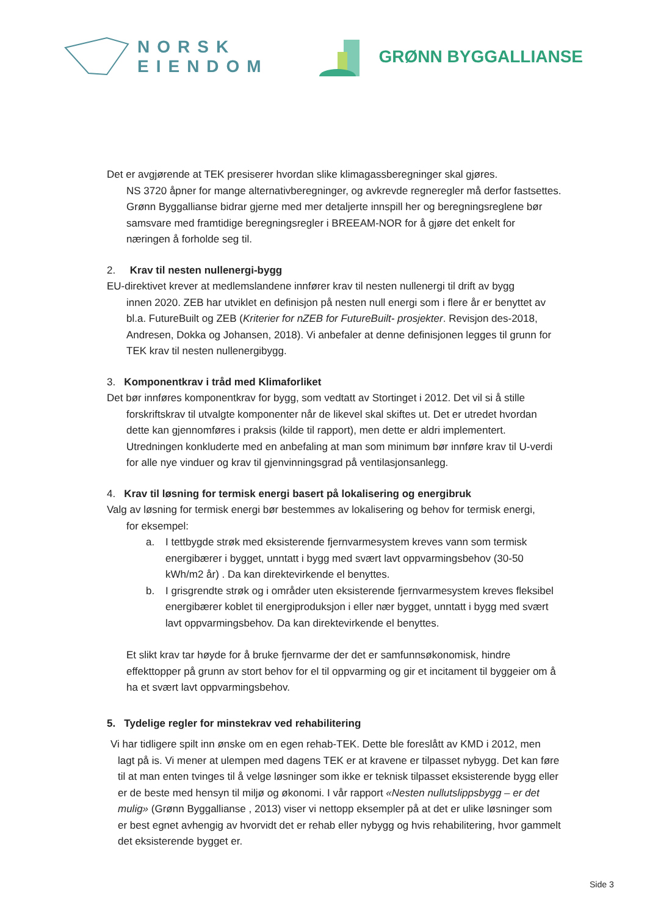NORSK
EIENDOM
GRØNN BYGGALLIANSE
Det er avgjørende at TEK presiserer hvordan slike klimagassberegninger skal gjøres.
NS 3720 åpner for mange alternativberegninger, og avkrevde regneregler må derfor fastsettes. Grønn Byggallianse bidrar gjerne med mer detaljerte innspill her og beregningsreglene bør samsvare med framtidige beregningsregler i BREEAM-NOR for å gjøre det enkelt for næringen å forholde seg til.
2. Krav til nesten nullenergi-bygg
EU-direktivet krever at medlemslandene innfører krav til nesten nullenergi til drift av bygg
innen 2020. ZEB har utviklet en definisjon på nesten null energi som i flere år er benyttet av bl.a. FutureBuilt og ZEB (Kriterier for nZEB for FutureBuilt- prosjekter. Revisjon des-2018, Andresen, Dokka og Johansen, 2018). Vi anbefaler at denne definisjonen legges til grunn for TEK krav til nesten nullenergibygg.
3. Komponentkrav i tråd med Klimaforliket
Det bør innføres komponentkrav for bygg, som vedtatt av Stortinget i 2012. Det vil si å stille
forskriftskrav til utvalgte komponenter når de likevel skal skiftes ut. Det er utredet hvordan dette kan gjennomføres i praksis (kilde til rapport), men dette er aldri implementert. Utredningen konkluderte med en anbefaling at man som minimum bør innføre krav til U-verdi for alle nye vinduer og krav til gjenvinningsgrad på ventilasjonsanlegg.
4. Krav til løsning for termisk energi basert på lokalisering og energibruk
Valg av løsning for termisk energi bør bestemmes av lokalisering og behov for termisk energi,
for eksempel:
a. I tettbygde strøk med eksisterende fjernvarmesystem kreves vann som termisk energibærer i bygget, unntatt i bygg med svært lavt oppvarmingsbehov (30-50 kWh/m2 år) . Da kan direktevirkende el benyttes.
b. I grisgrendte strøk og i områder uten eksisterende fjernvarmesystem kreves fleksibel energibærer koblet til energiproduksjon i eller nær bygget, unntatt i bygg med svært lavt oppvarmingsbehov. Da kan direktevirkende el benyttes.
Et slikt krav tar høyde for å bruke fjernvarme der det er samfunnsøkonomisk, hindre effekttopper på grunn av stort behov for el til oppvarming og gir et incitament til byggeier om å ha et svært lavt oppvarmingsbehov.
5. Tydelige regler for minstekrav ved rehabilitering
Vi har tidligere spilt inn ønske om en egen rehab-TEK. Dette ble foreslått av KMD i 2012, men
lagt på is. Vi mener at ulempen med dagens TEK er at kravene er tilpasset nybygg. Det kan føre til at man enten tvinges til å velge løsninger som ikke er teknisk tilpasset eksisterende bygg eller er de beste med hensyn til miljø og økonomi. I vår rapport «Nesten nullutslippsbygg – er det mulig» (Grønn Byggallianse , 2013) viser vi nettopp eksempler på at det er ulike løsninger som er best egnet avhengig av hvorvidt det er rehab eller nybygg og hvis rehabilitering, hvor gammelt det eksisterende bygget er.
Side 3